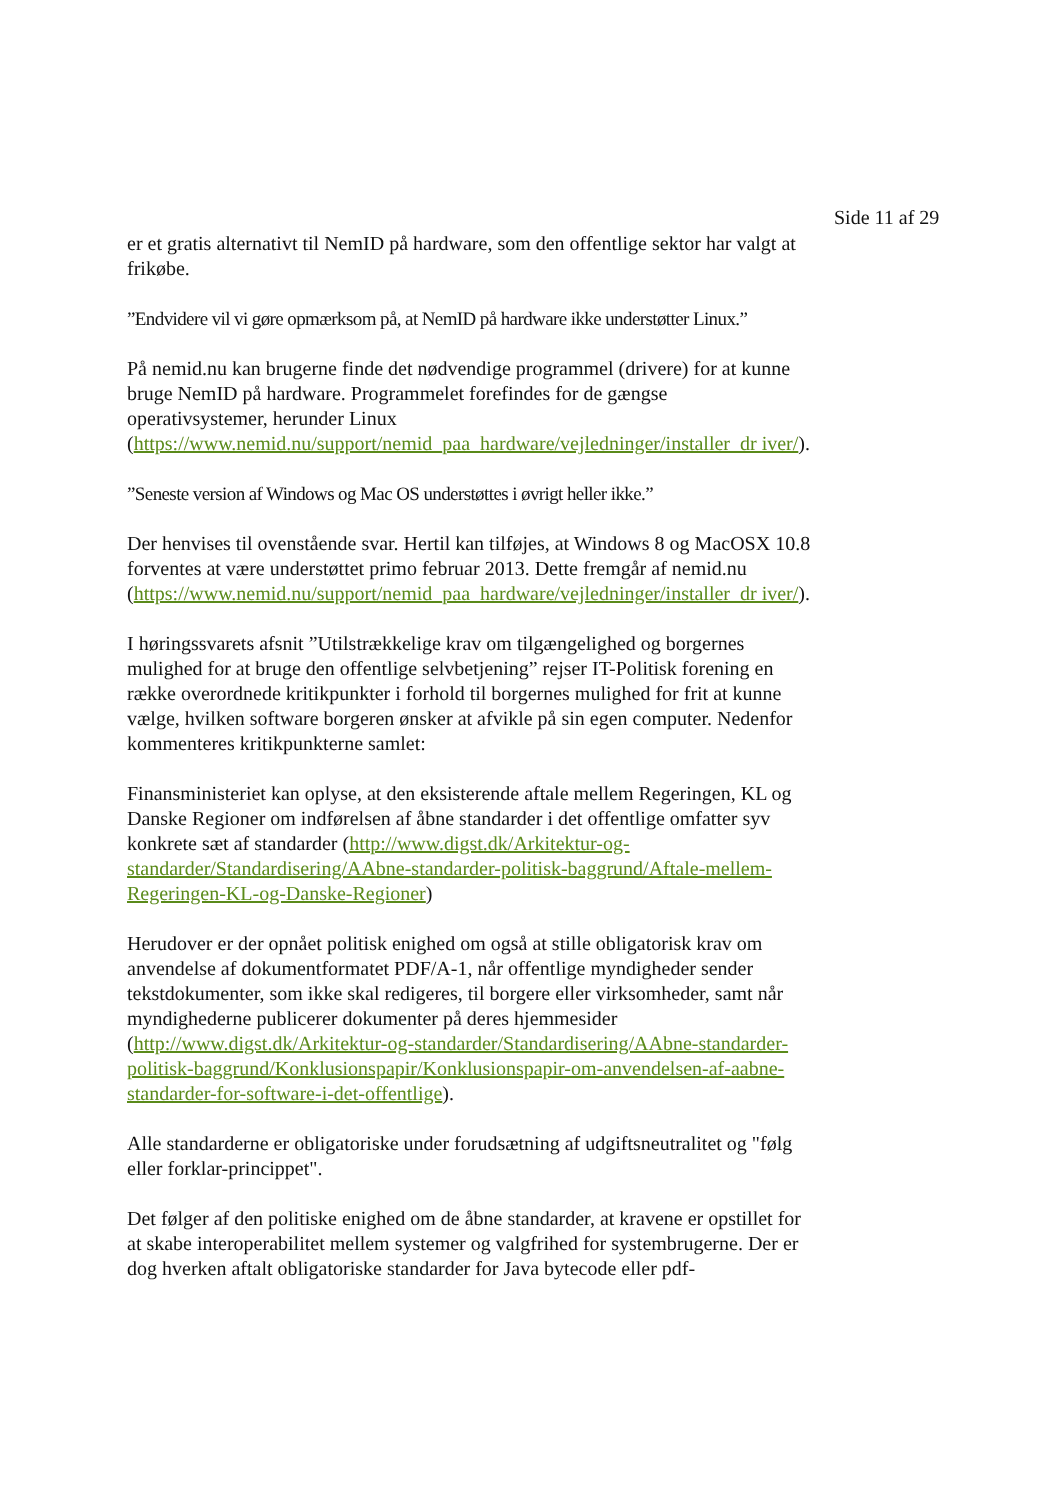Side 11 af 29
er et gratis alternativt til NemID på hardware, som den offentlige sektor har valgt at frikøbe.
”Endvidere vil vi gøre opmærksom på, at NemID på hardware ikke understøtter Linux.”
På nemid.nu kan brugerne finde det nødvendige programmel (drivere) for at kunne bruge NemID på hardware. Programmelet forefindes for de gængse operativsystemer, herunder Linux (https://www.nemid.nu/support/nemid_paa_hardware/vejledninger/installer_dr iver/).
”Seneste version af Windows og Mac OS understøttes i øvrigt heller ikke.”
Der henvises til ovenstående svar. Hertil kan tilføjes, at Windows 8 og MacOSX 10.8 forventes at være understøttet primo februar 2013. Dette fremgår af nemid.nu (https://www.nemid.nu/support/nemid_paa_hardware/vejledninger/installer_dr iver/).
I høringssvarets afsnit ”Utilstrækkelige krav om tilgængelighed og borgernes mulighed for at bruge den offentlige selvbetjening” rejser IT-Politisk forening en række overordnede kritikpunkter i forhold til borgernes mulighed for frit at kunne vælge, hvilken software borgeren ønsker at afvikle på sin egen computer. Nedenfor kommenteres kritikpunkterne samlet:
Finansministeriet kan oplyse, at den eksisterende aftale mellem Regeringen, KL og Danske Regioner om indførelsen af åbne standarder i det offentlige omfatter syv konkrete sæt af standarder (http://www.digst.dk/Arkitektur-og-standarder/Standardisering/AAbne-standarder-politisk-baggrund/Aftale-mellem-Regeringen-KL-og-Danske-Regioner)
Herudover er der opnået politisk enighed om også at stille obligatorisk krav om anvendelse af dokumentformatet PDF/A-1, når offentlige myndigheder sender tekstdokumenter, som ikke skal redigeres, til borgere eller virksomheder, samt når myndighederne publicerer dokumenter på deres hjemmesider (http://www.digst.dk/Arkitektur-og-standarder/Standardisering/AAbne-standarder-politisk-baggrund/Konklusionspapir/Konklusionspapir-om-anvendelsen-af-aabne-standarder-for-software-i-det-offentlige).
Alle standarderne er obligatoriske under forudsætning af udgiftsneutralitet og "følg eller forklar-princippet".
Det følger af den politiske enighed om de åbne standarder, at kravene er opstillet for at skabe interoperabilitet mellem systemer og valgfrihed for systembrugerne. Der er dog hverken aftalt obligatoriske standarder for Java bytecode eller pdf-